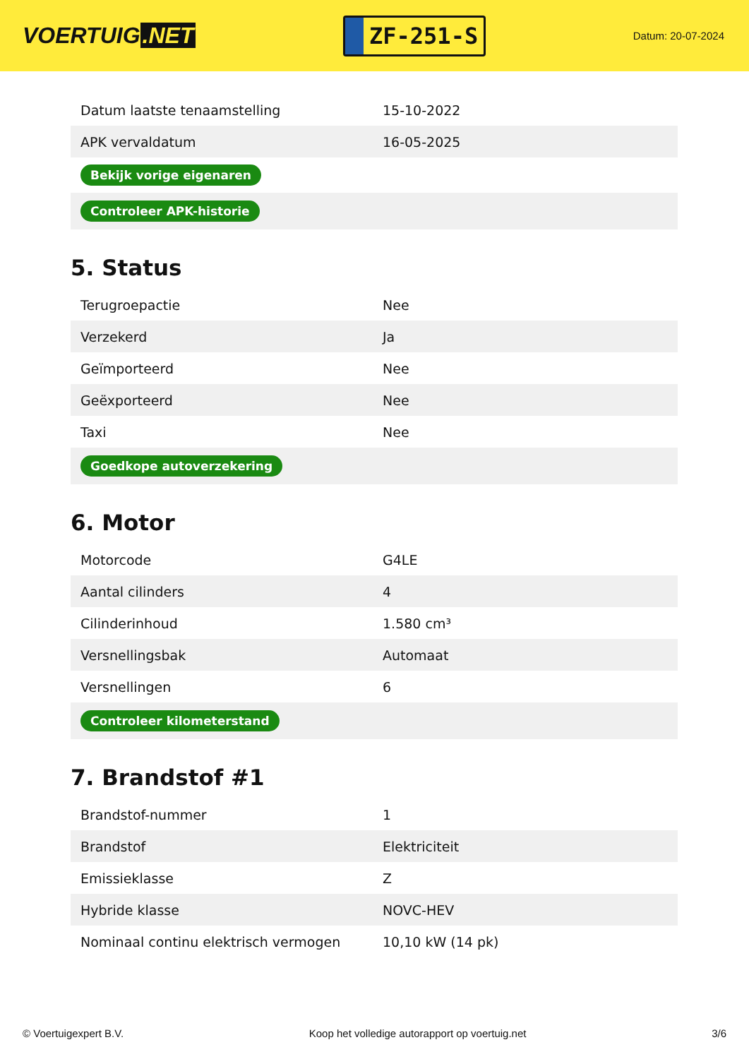VOERTUIG.NET
ZF-251-S
Datum: 20-07-2024
| Datum laatste tenaamstelling | 15-10-2022 |
| APK vervaldatum | 16-05-2025 |
| Bekijk vorige eigenaren | |
| Controleer APK-historie | |
5. Status
| Terugroepactie | Nee |
| Verzekerd | Ja |
| Geïmporteerd | Nee |
| Geëxporteerd | Nee |
| Taxi | Nee |
| Goedkope autoverzekering | |
6. Motor
| Motorcode | G4LE |
| Aantal cilinders | 4 |
| Cilinderinhoud | 1.580 cm³ |
| Versnellingsbak | Automaat |
| Versnellingen | 6 |
| Controleer kilometerstand | |
7. Brandstof #1
| Brandstof-nummer | 1 |
| Brandstof | Elektriciteit |
| Emissieklasse | Z |
| Hybride klasse | NOVC-HEV |
| Nominaal continu elektrisch vermogen | 10,10 kW (14 pk) |
© Voertuigexpert B.V. Koop het volledige autorapport op voertuig.net 3/6